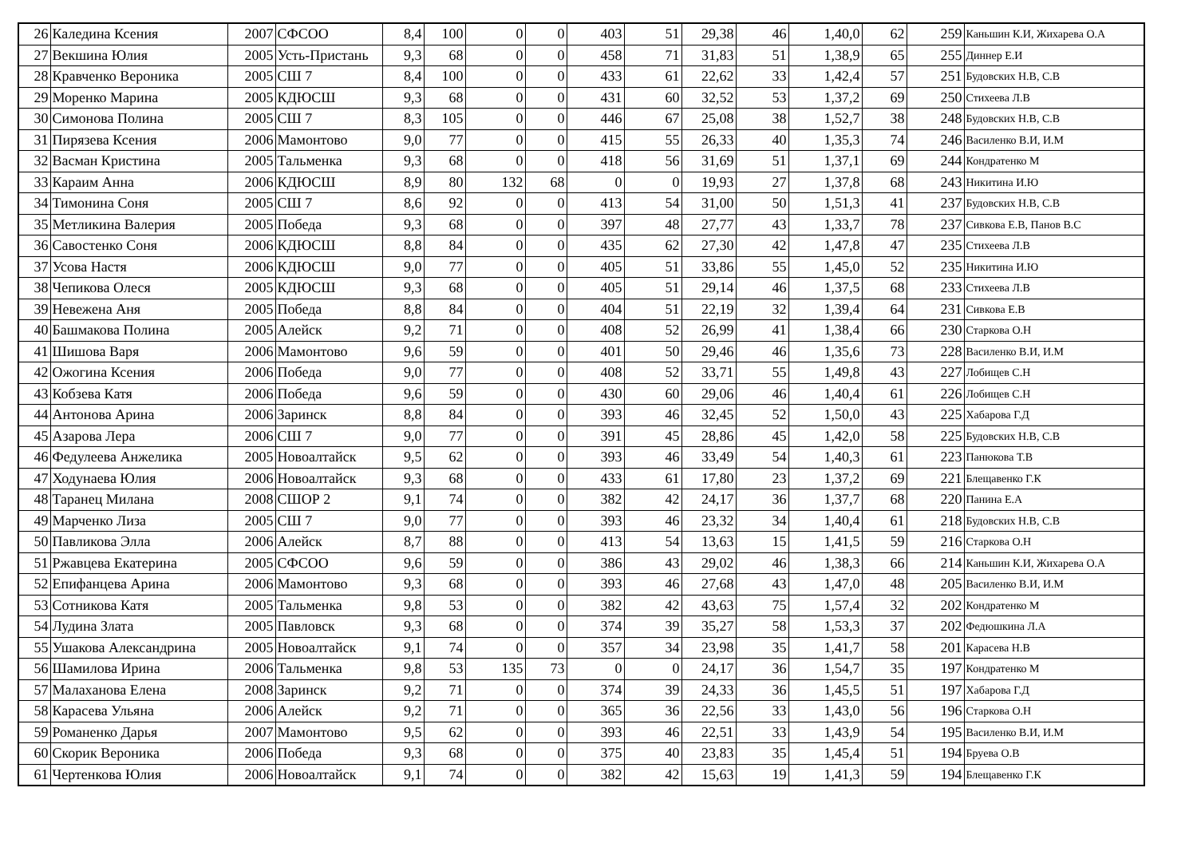| 26 | Каледина Ксения | 2007 | СФСОО | 8,4 | 100 | 0 | 0 | 403 | 51 | 29,38 | 46 | 1,40,0 | 62 | 259 | Каньшин К.И, Жихарева О.А |
| 27 | Векшина Юлия | 2005 | Усть-Пристань | 9,3 | 68 | 0 | 0 | 458 | 71 | 31,83 | 51 | 1,38,9 | 65 | 255 | Диннер Е.И |
| 28 | Кравченко Вероника | 2005 | СШ 7 | 8,4 | 100 | 0 | 0 | 433 | 61 | 22,62 | 33 | 1,42,4 | 57 | 251 | Будовских Н.В, С.В |
| 29 | Моренко Марина | 2005 | КДЮСШ | 9,3 | 68 | 0 | 0 | 431 | 60 | 32,52 | 53 | 1,37,2 | 69 | 250 | Стихеева Л.В |
| 30 | Симонова Полина | 2005 | СШ 7 | 8,3 | 105 | 0 | 0 | 446 | 67 | 25,08 | 38 | 1,52,7 | 38 | 248 | Будовских Н.В, С.В |
| 31 | Пирязева Ксения | 2006 | Мамонтово | 9,0 | 77 | 0 | 0 | 415 | 55 | 26,33 | 40 | 1,35,3 | 74 | 246 | Василенко В.И, И.М |
| 32 | Васман Кристина | 2005 | Тальменка | 9,3 | 68 | 0 | 0 | 418 | 56 | 31,69 | 51 | 1,37,1 | 69 | 244 | Кондратенко М |
| 33 | Караим Анна | 2006 | КДЮСШ | 8,9 | 80 | 132 | 68 | 0 | 0 | 19,93 | 27 | 1,37,8 | 68 | 243 | Никитина И.Ю |
| 34 | Тимонина Соня | 2005 | СШ 7 | 8,6 | 92 | 0 | 0 | 413 | 54 | 31,00 | 50 | 1,51,3 | 41 | 237 | Будовских Н.В, С.В |
| 35 | Метликина Валерия | 2005 | Победа | 9,3 | 68 | 0 | 0 | 397 | 48 | 27,77 | 43 | 1,33,7 | 78 | 237 | Сивкова Е.В, Панов В.С |
| 36 | Савостенко Соня | 2006 | КДЮСШ | 8,8 | 84 | 0 | 0 | 435 | 62 | 27,30 | 42 | 1,47,8 | 47 | 235 | Стихеева Л.В |
| 37 | Усова Настя | 2006 | КДЮСШ | 9,0 | 77 | 0 | 0 | 405 | 51 | 33,86 | 55 | 1,45,0 | 52 | 235 | Никитина И.Ю |
| 38 | Чепикова Олеся | 2005 | КДЮСШ | 9,3 | 68 | 0 | 0 | 405 | 51 | 29,14 | 46 | 1,37,5 | 68 | 233 | Стихеева Л.В |
| 39 | Невежена Аня | 2005 | Победа | 8,8 | 84 | 0 | 0 | 404 | 51 | 22,19 | 32 | 1,39,4 | 64 | 231 | Сивкова Е.В |
| 40 | Башмакова Полина | 2005 | Алейск | 9,2 | 71 | 0 | 0 | 408 | 52 | 26,99 | 41 | 1,38,4 | 66 | 230 | Старкова О.Н |
| 41 | Шишова Варя | 2006 | Мамонтово | 9,6 | 59 | 0 | 0 | 401 | 50 | 29,46 | 46 | 1,35,6 | 73 | 228 | Василенко В.И, И.М |
| 42 | Ожогина Ксения | 2006 | Победа | 9,0 | 77 | 0 | 0 | 408 | 52 | 33,71 | 55 | 1,49,8 | 43 | 227 | Лобищев С.Н |
| 43 | Кобзева Катя | 2006 | Победа | 9,6 | 59 | 0 | 0 | 430 | 60 | 29,06 | 46 | 1,40,4 | 61 | 226 | Лобищев С.Н |
| 44 | Антонова Арина | 2006 | Заринск | 8,8 | 84 | 0 | 0 | 393 | 46 | 32,45 | 52 | 1,50,0 | 43 | 225 | Хабарова Г.Д |
| 45 | Азарова Лера | 2006 | СШ 7 | 9,0 | 77 | 0 | 0 | 391 | 45 | 28,86 | 45 | 1,42,0 | 58 | 225 | Будовских Н.В, С.В |
| 46 | Федулеева Анжелика | 2005 | Новоалтайск | 9,5 | 62 | 0 | 0 | 393 | 46 | 33,49 | 54 | 1,40,3 | 61 | 223 | Панюкова Т.В |
| 47 | Ходунаева Юлия | 2006 | Новоалтайск | 9,3 | 68 | 0 | 0 | 433 | 61 | 17,80 | 23 | 1,37,2 | 69 | 221 | Блещавенко Г.К |
| 48 | Таранец Милана | 2008 | СШОР 2 | 9,1 | 74 | 0 | 0 | 382 | 42 | 24,17 | 36 | 1,37,7 | 68 | 220 | Панина Е.А |
| 49 | Марченко Лиза | 2005 | СШ 7 | 9,0 | 77 | 0 | 0 | 393 | 46 | 23,32 | 34 | 1,40,4 | 61 | 218 | Будовских Н.В, С.В |
| 50 | Павликова Элла | 2006 | Алейск | 8,7 | 88 | 0 | 0 | 413 | 54 | 13,63 | 15 | 1,41,5 | 59 | 216 | Старкова О.Н |
| 51 | Ржавцева Екатерина | 2005 | СФСОО | 9,6 | 59 | 0 | 0 | 386 | 43 | 29,02 | 46 | 1,38,3 | 66 | 214 | Каньшин К.И, Жихарева О.А |
| 52 | Епифанцева Арина | 2006 | Мамонтово | 9,3 | 68 | 0 | 0 | 393 | 46 | 27,68 | 43 | 1,47,0 | 48 | 205 | Василенко В.И, И.М |
| 53 | Сотникова Катя | 2005 | Тальменка | 9,8 | 53 | 0 | 0 | 382 | 42 | 43,63 | 75 | 1,57,4 | 32 | 202 | Кондратенко М |
| 54 | Лудина Злата | 2005 | Павловск | 9,3 | 68 | 0 | 0 | 374 | 39 | 35,27 | 58 | 1,53,3 | 37 | 202 | Федюшкина Л.А |
| 55 | Ушакова Александрина | 2005 | Новоалтайск | 9,1 | 74 | 0 | 0 | 357 | 34 | 23,98 | 35 | 1,41,7 | 58 | 201 | Карасева Н.В |
| 56 | Шамилова Ирина | 2006 | Тальменка | 9,8 | 53 | 135 | 73 | 0 | 0 | 24,17 | 36 | 1,54,7 | 35 | 197 | Кондратенко М |
| 57 | Малаханова Елена | 2008 | Заринск | 9,2 | 71 | 0 | 0 | 374 | 39 | 24,33 | 36 | 1,45,5 | 51 | 197 | Хабарова Г.Д |
| 58 | Карасева Ульяна | 2006 | Алейск | 9,2 | 71 | 0 | 0 | 365 | 36 | 22,56 | 33 | 1,43,0 | 56 | 196 | Старкова О.Н |
| 59 | Романенко Дарья | 2007 | Мамонтово | 9,5 | 62 | 0 | 0 | 393 | 46 | 22,51 | 33 | 1,43,9 | 54 | 195 | Василенко В.И, И.М |
| 60 | Скорик Вероника | 2006 | Победа | 9,3 | 68 | 0 | 0 | 375 | 40 | 23,83 | 35 | 1,45,4 | 51 | 194 | Бруева О.В |
| 61 | Чертенкова Юлия | 2006 | Новоалтайск | 9,1 | 74 | 0 | 0 | 382 | 42 | 15,63 | 19 | 1,41,3 | 59 | 194 | Блещавенко Г.К |